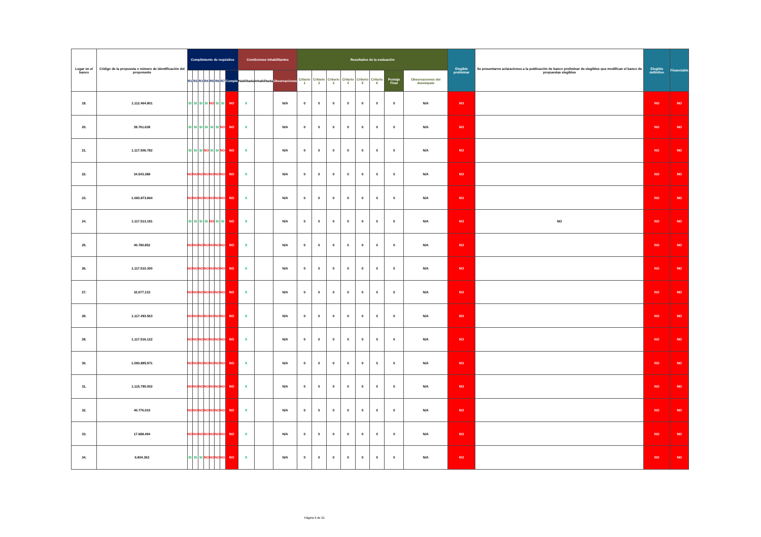| Lugar en el banco | Código de la propuesta o número de identificación del proponente | Cumplimiento de requisitos | | | | | | | | Condiciones inhabilitantes | | | Resultados de la evaluación | | | | | | | | Elegible preliminar | Se presentaron aclaraciones a la publicación de banco preliminar de elegibles que modifican el banco de propuestas elegibles | Elegible definitivo | Financiable |
| --- | --- | --- | --- | --- | --- | --- | --- | --- | --- | --- | --- | --- | --- | --- | --- | --- | --- | --- | --- | --- | --- | --- | --- | --- |
| | | R1 | R2 | R3 | R4 | R5 | R6 | R7 | Cumple | Habilitada | Inhabilitada | Observaciones | Criterio 1 | Criterio 2 | Criterio 3 | Criterio 4 | Criterio 5 | Criterio 6 | Puntaje Final | Observaciones del desempate | | | | |
| 19. | 1.112.464.801 | SI | SI | SI | SI | NO | SI | SI | NO | X | | N/A | 0 | 0 | 0 | 0 | 0 | 0 | 0 | N/A | NO | | NO | NO |
| 20. | 39.761.638 | SI | SI | SI | SI | SI | SI | NO | NO | X | | N/A | 0 | 0 | 0 | 0 | 0 | 0 | 0 | N/A | NO | | NO | NO |
| 21. | 1.117.506.782 | SI | SI | SI | NO | SI | SI | NO | NO | X | | N/A | 0 | 0 | 0 | 0 | 0 | 0 | 0 | N/A | NO | | NO | NO |
| 22. | 34.543.388 | NO | NO | NO | NO | NO | NO | NO | NO | X | | N/A | 0 | 0 | 0 | 0 | 0 | 0 | 0 | N/A | NO | | NO | NO |
| 23. | 1.083.873.864 | NO | NO | NO | NO | NO | NO | NO | NO | X | | N/A | 0 | 0 | 0 | 0 | 0 | 0 | 0 | N/A | NO | | NO | NO |
| 24. | 1.117.513.191 | SI | SI | SI | SI | NO | SI | SI | NO | X | | N/A | 0 | 0 | 0 | 0 | 0 | 0 | 0 | N/A | NO | NO | NO | NO |
| 25. | 40.780.852 | NO | NO | NO | NO | NO | NO | NO | NO | X | | N/A | 0 | 0 | 0 | 0 | 0 | 0 | 0 | N/A | NO | | NO | NO |
| 26. | 1.117.510.300 | NO | NO | NO | NO | NO | NO | NO | NO | X | | N/A | 0 | 0 | 0 | 0 | 0 | 0 | 0 | N/A | NO | | NO | NO |
| 27. | 32.677.133 | NO | NO | NO | NO | NO | NO | NO | NO | X | | N/A | 0 | 0 | 0 | 0 | 0 | 0 | 0 | N/A | NO | | NO | NO |
| 28. | 1.117.493.563 | NO | NO | NO | NO | NO | NO | NO | NO | X | | N/A | 0 | 0 | 0 | 0 | 0 | 0 | 0 | N/A | NO | | NO | NO |
| 29. | 1.117.516.122 | NO | NO | NO | NO | NO | NO | NO | NO | X | | N/A | 0 | 0 | 0 | 0 | 0 | 0 | 0 | N/A | NO | | NO | NO |
| 30. | 1.083.895.971 | NO | NO | NO | NO | NO | NO | NO | NO | X | | N/A | 0 | 0 | 0 | 0 | 0 | 0 | 0 | N/A | NO | | NO | NO |
| 31. | 1.115.790.002 | NO | NO | NO | NO | NO | NO | NO | NO | X | | N/A | 0 | 0 | 0 | 0 | 0 | 0 | 0 | N/A | NO | | NO | NO |
| 32. | 40.776.033 | NO | NO | NO | NO | NO | NO | NO | NO | X | | N/A | 0 | 0 | 0 | 0 | 0 | 0 | 0 | N/A | NO | | NO | NO |
| 33. | 17.688.494 | NO | NO | NO | NO | NO | NO | NO | NO | X | | N/A | 0 | 0 | 0 | 0 | 0 | 0 | 0 | N/A | NO | | NO | NO |
| 34. | 6.804.362 | SI | SI | SI | NO | NO | NO | NO | NO | X | | N/A | 0 | 0 | 0 | 0 | 0 | 0 | 0 | N/A | NO | | NO | NO |
Página 9 de 21